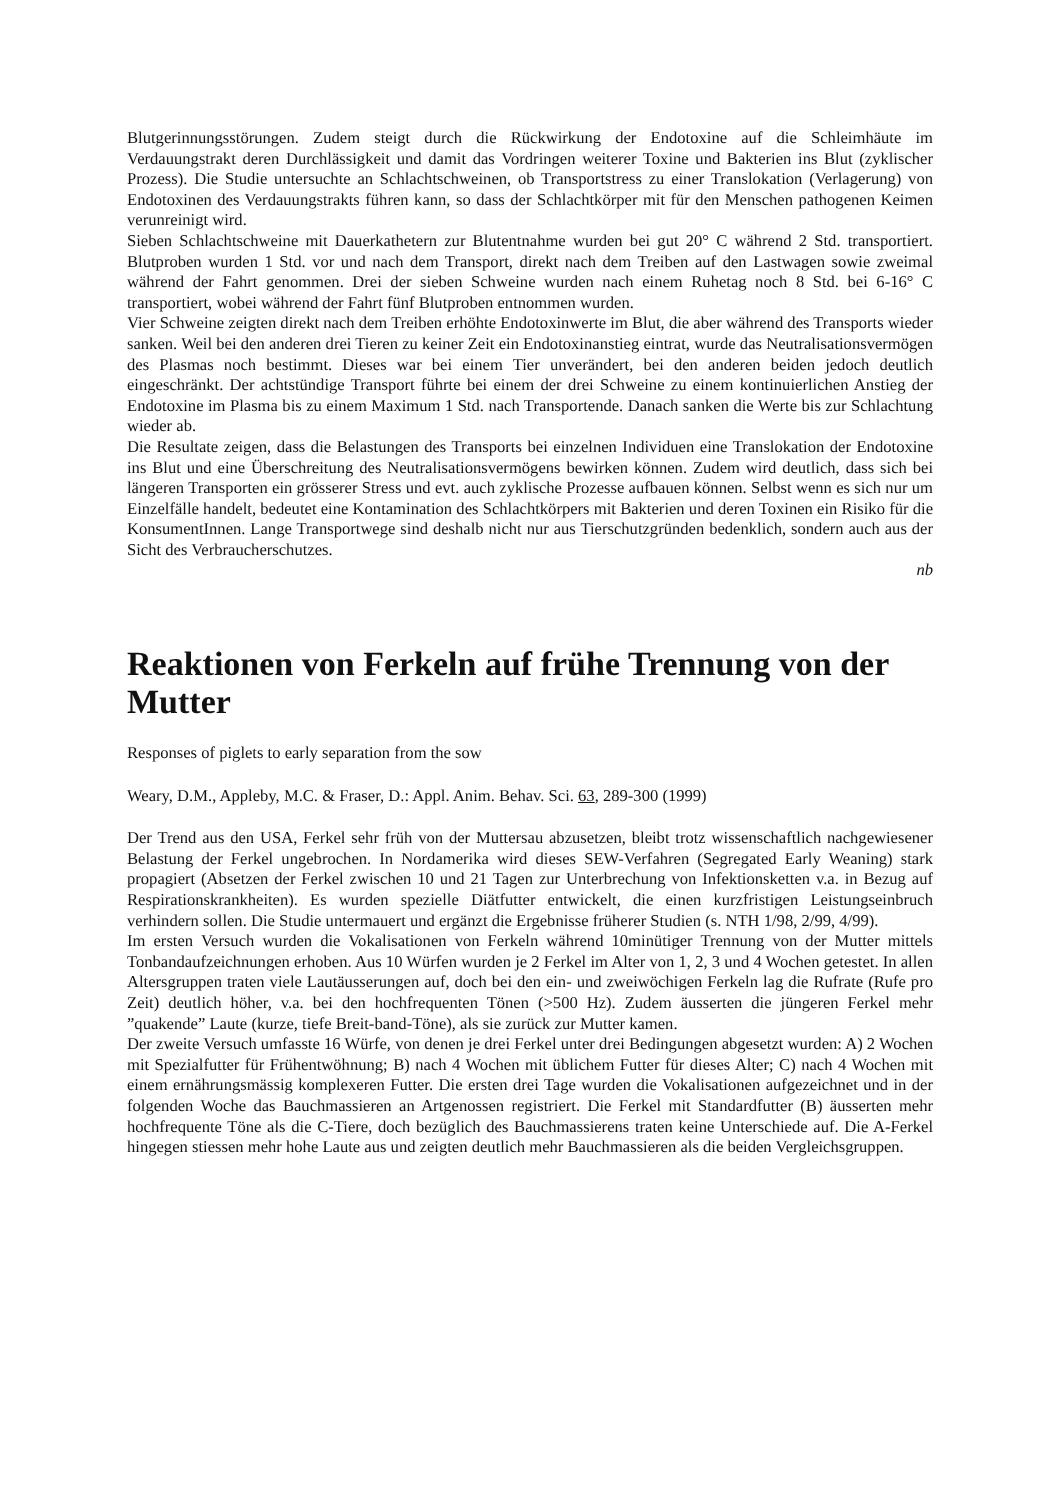Blutgerinnungsstörungen. Zudem steigt durch die Rückwirkung der Endotoxine auf die Schleimhäute im Verdauungstrakt deren Durchlässigkeit und damit das Vordringen weiterer Toxine und Bakterien ins Blut (zyklischer Prozess). Die Studie untersuchte an Schlachtschweinen, ob Transportstress zu einer Translokation (Verlagerung) von Endotoxinen des Verdauungstrakts führen kann, so dass der Schlachtkörper mit für den Menschen pathogenen Keimen verunreinigt wird.
Sieben Schlachtschweine mit Dauerkathetern zur Blutentnahme wurden bei gut 20° C während 2 Std. transportiert. Blutproben wurden 1 Std. vor und nach dem Transport, direkt nach dem Treiben auf den Lastwagen sowie zweimal während der Fahrt genommen. Drei der sieben Schweine wurden nach einem Ruhetag noch 8 Std. bei 6-16° C transportiert, wobei während der Fahrt fünf Blutproben entnommen wurden.
Vier Schweine zeigten direkt nach dem Treiben erhöhte Endotoxinwerte im Blut, die aber während des Transports wieder sanken. Weil bei den anderen drei Tieren zu keiner Zeit ein Endotoxinanstieg eintrat, wurde das Neutralisationsvermögen des Plasmas noch bestimmt. Dieses war bei einem Tier unverändert, bei den anderen beiden jedoch deutlich eingeschränkt. Der achtstündige Transport führte bei einem der drei Schweine zu einem kontinuierlichen Anstieg der Endotoxine im Plasma bis zu einem Maximum 1 Std. nach Transportende. Danach sanken die Werte bis zur Schlachtung wieder ab.
Die Resultate zeigen, dass die Belastungen des Transports bei einzelnen Individuen eine Translokation der Endotoxine ins Blut und eine Überschreitung des Neutralisationsvermögens bewirken können. Zudem wird deutlich, dass sich bei längeren Transporten ein grösserer Stress und evt. auch zyklische Prozesse aufbauen können. Selbst wenn es sich nur um Einzelfälle handelt, bedeutet eine Kontamination des Schlachtkörpers mit Bakterien und deren Toxinen ein Risiko für die KonsumentInnen. Lange Transportwege sind deshalb nicht nur aus Tierschutzgründen bedenklich, sondern auch aus der Sicht des Verbraucherschutzes.
nb
Reaktionen von Ferkeln auf frühe Trennung von der Mutter
Responses of piglets to early separation from the sow
Weary, D.M., Appleby, M.C. & Fraser, D.: Appl. Anim. Behav. Sci. 63, 289-300 (1999)
Der Trend aus den USA, Ferkel sehr früh von der Muttersau abzusetzen, bleibt trotz wissenschaftlich nachgewiesener Belastung der Ferkel ungebrochen. In Nordamerika wird dieses SEW-Verfahren (Segregated Early Weaning) stark propagiert (Absetzen der Ferkel zwischen 10 und 21 Tagen zur Unterbrechung von Infektionsketten v.a. in Bezug auf Respirationskrankheiten). Es wurden spezielle Diätfutter entwickelt, die einen kurzfristigen Leistungseinbruch verhindern sollen. Die Studie untermauert und ergänzt die Ergebnisse früherer Studien (s. NTH 1/98, 2/99, 4/99).
Im ersten Versuch wurden die Vokalisationen von Ferkeln während 10minütiger Trennung von der Mutter mittels Tonbandaufzeichnungen erhoben. Aus 10 Würfen wurden je 2 Ferkel im Alter von 1, 2, 3 und 4 Wochen getestet. In allen Altersgruppen traten viele Lautäusserungen auf, doch bei den ein- und zweiwöchigen Ferkeln lag die Rufrate (Rufe pro Zeit) deutlich höher, v.a. bei den hochfrequenten Tönen (>500 Hz). Zudem äusserten die jüngeren Ferkel mehr ”quakende” Laute (kurze, tiefe Breit-band-Töne), als sie zurück zur Mutter kamen.
Der zweite Versuch umfasste 16 Würfe, von denen je drei Ferkel unter drei Bedingungen abgesetzt wurden: A) 2 Wochen mit Spezialfutter für Frühentwöhnung; B) nach 4 Wochen mit üblichem Futter für dieses Alter; C) nach 4 Wochen mit einem ernährungsmässig komplexeren Futter. Die ersten drei Tage wurden die Vokalisationen aufgezeichnet und in der folgenden Woche das Bauchmassieren an Artgenossen registriert. Die Ferkel mit Standardfutter (B) äusserten mehr hochfrequente Töne als die C-Tiere, doch bezüglich des Bauchmassierens traten keine Unterschiede auf. Die A-Ferkel hingegen stiessen mehr hohe Laute aus und zeigten deutlich mehr Bauchmassieren als die beiden Vergleichsgruppen.